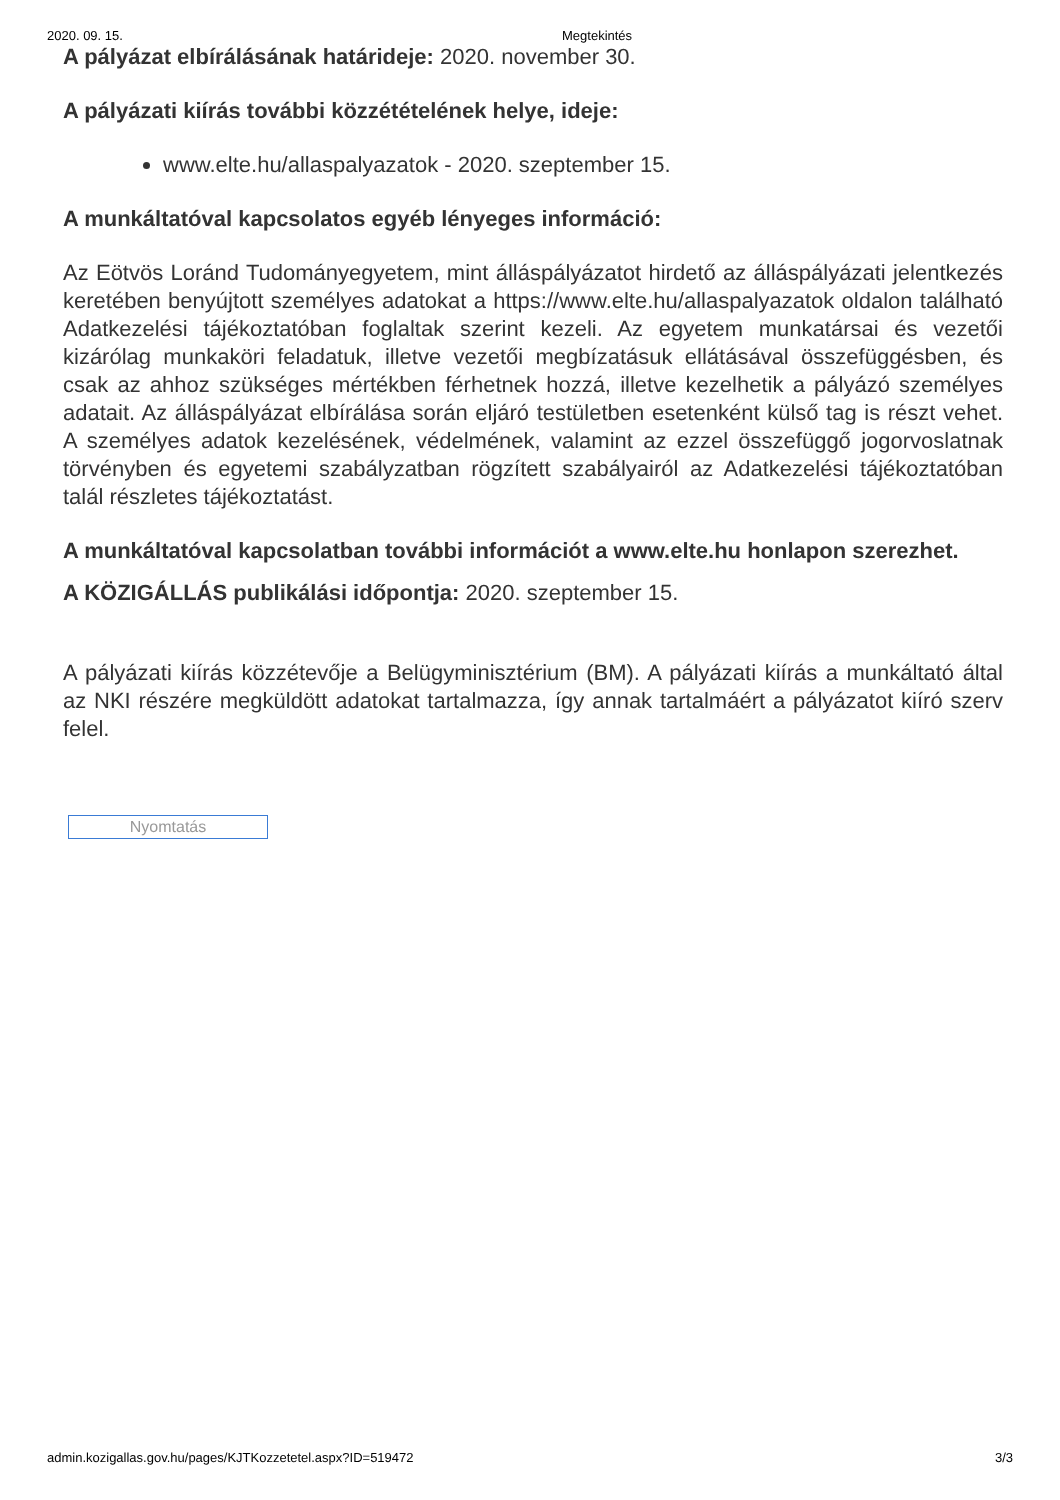2020. 09. 15. Megtekintés
A pályázat elbírálásának határideje: 2020. november 30.
A pályázati kiírás további közzétételének helye, ideje:
www.elte.hu/allaspalyazatok - 2020. szeptember 15.
A munkáltatóval kapcsolatos egyéb lényeges információ:
Az Eötvös Loránd Tudományegyetem, mint álláspályázatot hirdető az álláspályázati jelentkezés keretében benyújtott személyes adatokat a https://www.elte.hu/allaspalyazatok oldalon található Adatkezelési tájékoztatóban foglaltak szerint kezeli. Az egyetem munkatársai és vezetői kizárólag munkaköri feladatuk, illetve vezetői megbízatásuk ellátásával összefüggésben, és csak az ahhoz szükséges mértékben férhetnek hozzá, illetve kezelhetik a pályázó személyes adatait. Az álláspályázat elbírálása során eljáró testületben esetenként külső tag is részt vehet. A személyes adatok kezelésének, védelmének, valamint az ezzel összefüggő jogorvoslatnak törvényben és egyetemi szabályzatban rögzített szabályairól az Adatkezelési tájékoztatóban talál részletes tájékoztatást.
A munkáltatóval kapcsolatban további információt a www.elte.hu honlapon szerezhet.
A KÖZIGÁLLÁS publikálási időpontja: 2020. szeptember 15.
A pályázati kiírás közzétevője a Belügyminisztérium (BM). A pályázati kiírás a munkáltató által az NKI részére megküldött adatokat tartalmazza, így annak tartalmáért a pályázatot kiíró szerv felel.
Nyomtatás
admin.kozigallas.gov.hu/pages/KJTKozzetetel.aspx?ID=519472 3/3